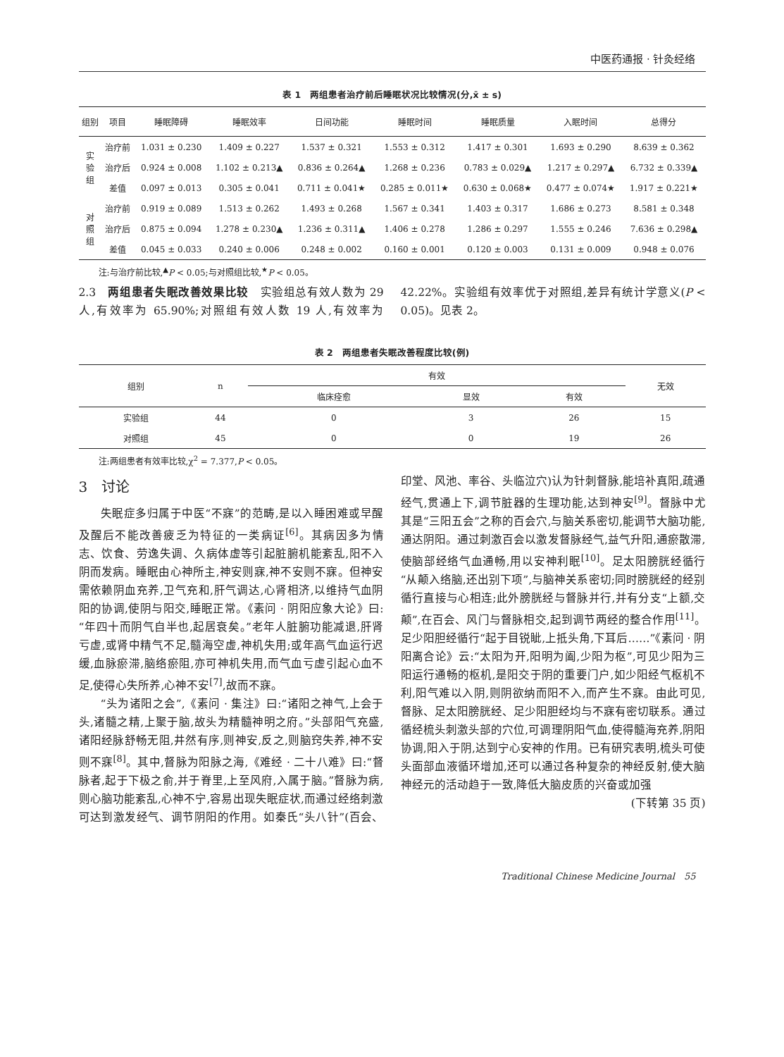中医药通报 · 针灸经络
表 1　两组患者治疗前后睡眠状况比较情况(分,x̄ ± s)
| 组别 | 项目 | 睡眠障碍 | 睡眠效率 | 日间功能 | 睡眠时间 | 睡眠质量 | 入眠时间 | 总得分 |
| --- | --- | --- | --- | --- | --- | --- | --- | --- |
| 实 验 组 | 治疗前 | 1.031 ± 0.230 | 1.409 ± 0.227 | 1.537 ± 0.321 | 1.553 ± 0.312 | 1.417 ± 0.301 | 1.693 ± 0.290 | 8.639 ± 0.362 |
| | 治疗后 | 0.924 ± 0.008 | 1.102 ± 0.213▲ | 0.836 ± 0.264▲ | 1.268 ± 0.236 | 0.783 ± 0.029▲ | 1.217 ± 0.297▲ | 6.732 ± 0.339▲ |
| | 差值 | 0.097 ± 0.013 | 0.305 ± 0.041 | 0.711 ± 0.041★ | 0.285 ± 0.011★ | 0.630 ± 0.068★ | 0.477 ± 0.074★ | 1.917 ± 0.221★ |
| 对 照 组 | 治疗前 | 0.919 ± 0.089 | 1.513 ± 0.262 | 1.493 ± 0.268 | 1.567 ± 0.341 | 1.403 ± 0.317 | 1.686 ± 0.273 | 8.581 ± 0.348 |
| | 治疗后 | 0.875 ± 0.094 | 1.278 ± 0.230▲ | 1.236 ± 0.311▲ | 1.406 ± 0.278 | 1.286 ± 0.297 | 1.555 ± 0.246 | 7.636 ± 0.298▲ |
| | 差值 | 0.045 ± 0.033 | 0.240 ± 0.006 | 0.248 ± 0.002 | 0.160 ± 0.001 | 0.120 ± 0.003 | 0.131 ± 0.009 | 0.948 ± 0.076 |
注:与治疗前比较,<sup>▲</sup>P < 0.05;与对照组比较,<sup>★</sup>P < 0.05。
2.3　两组患者失眠改善效果比较　实验组总有效人数为 29 人,有效率为 65.90%;对照组有效人数 19 人,有效率为 42.22%。实验组有效率优于对照组,差异有统计学意义(P < 0.05)。见表 2。
表 2　两组患者失眠改善程度比较(例)
| 组别 | n | 有效 | | | 无效 |
| --- | --- | --- | --- | --- | --- |
| | | 临床痊愈 | 显效 | 有效 | |
| 实验组 | 44 | 0 | 3 | 26 | 15 |
| 对照组 | 45 | 0 | 0 | 19 | 26 |
注:两组患者有效率比较,χ<sup>2</sup> = 7.377,P < 0.05。
3　讨论
失眠症多归属于中医“不寐”的范畴,是以入睡困难或早醒及醒后不能改善疲乏为特征的一类病证<sup>[6]</sup>。其病因多为情志、饮食、劳逸失调、久病体虚等引起脏腑机能紊乱,阳不入阴而发病。睡眠由心神所主,神安则寐,神不安则不寐。但神安需依赖阴血充养,卫气充和,肝气调达,心肾相济,以维持气血阴阳的协调,使阴与阳交,睡眠正常。《素问 · 阴阳应象大论》曰:“年四十而阴气自半也,起居衰矣。”老年人脏腑功能减退,肝肾亏虚,或肾中精气不足,髓海空虚,神机失用;或年高气血运行迟缓,血脉瘀滞,脑络瘀阻,亦可神机失用,而气血亏虚引起心血不足,使得心失所养,心神不安<sup>[7]</sup>,故而不寐。
“头为诸阳之会”,《素问 · 集注》曰:“诸阳之神气,上会于头,诸髓之精,上聚于脑,故头为精髓神明之府。”头部阳气充盛,诸阳经脉舒畅无阻,井然有序,则神安,反之,则脑窍失养,神不安则不寐<sup>[8]</sup>。其中,督脉为阳脉之海,《难经 · 二十八难》曰:“督脉者,起于下极之俞,并于脊里,上至风府,入属于脑。”督脉为病,则心脑功能紊乱,心神不宁,容易出现失眠症状,而通过经络刺激可达到激发经气、调节阴阳的作用。如秦氏“头八针”(百会、印堂、风池、率谷、头临泣穴)认为针刺督脉,能培补真阳,疏通经气,贯通上下,调节脏器的生理功能,达到神安<sup>[9]</sup>。督脉中尤其是“三阳五会”之称的百会穴,与脑关系密切,能调节大脑功能,通达阴阳。通过刺激百会以激发督脉经气,益气升阳,通瘀散滞,使脑部经络气血通畅,用以安神利眠<sup>[10]</sup>。足太阳膀胱经循行“从颠入络脑,还出别下项”,与脑神关系密切;同时膀胱经的经别循行直接与心相连;此外膀胱经与督脉并行,并有分支“上额,交颠”,在百会、风门与督脉相交,起到调节两经的整合作用<sup>[11]</sup>。足少阳胆经循行“起于目锐眦,上抵头角,下耳后……”《素问 · 阴阳离合论》云:“太阳为开,阳明为阖,少阳为枢”,可见少阳为三阳运行通畅的枢机,是阳交于阴的重要门户,如少阳经气枢机不利,阳气难以入阴,则阴欲纳而阳不入,而产生不寐。由此可见,督脉、足太阳膀胱经、足少阳胆经均与不寐有密切联系。通过循经梳头刺激头部的穴位,可调理阴阳气血,使得髓海充养,阴阳协调,阳入于阴,达到宁心安神的作用。已有研究表明,梳头可使头面部血液循环增加,还可以通过各种复杂的神经反射,使大脑神经元的活动趋于一致,降低大脑皮质的兴奋或加强
(下转第 35 页)
Traditional Chinese Medicine Journal　55